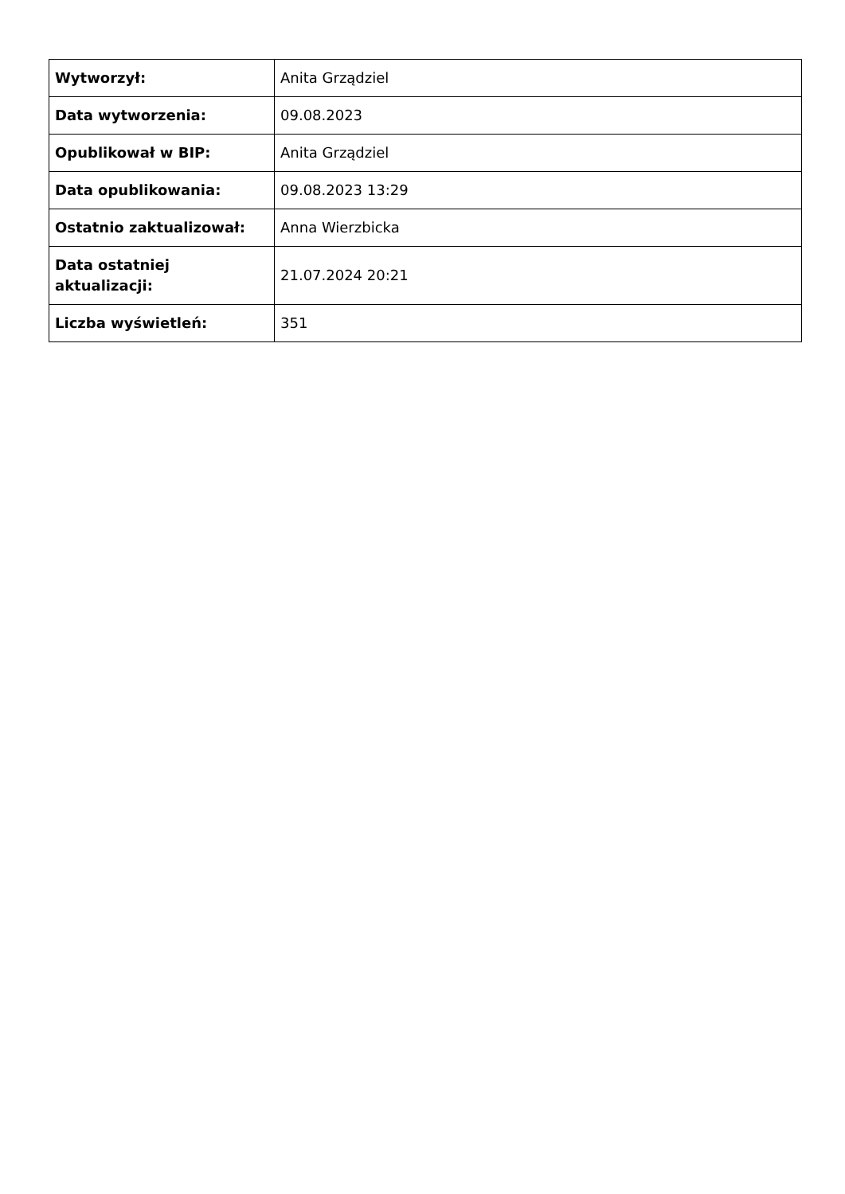| Wytworzył: | Anita Grządziel |
| Data wytworzenia: | 09.08.2023 |
| Opublikował w BIP: | Anita Grządziel |
| Data opublikowania: | 09.08.2023 13:29 |
| Ostatnio zaktualizował: | Anna Wierzbicka |
| Data ostatniej aktualizacji: | 21.07.2024 20:21 |
| Liczba wyświetleń: | 351 |